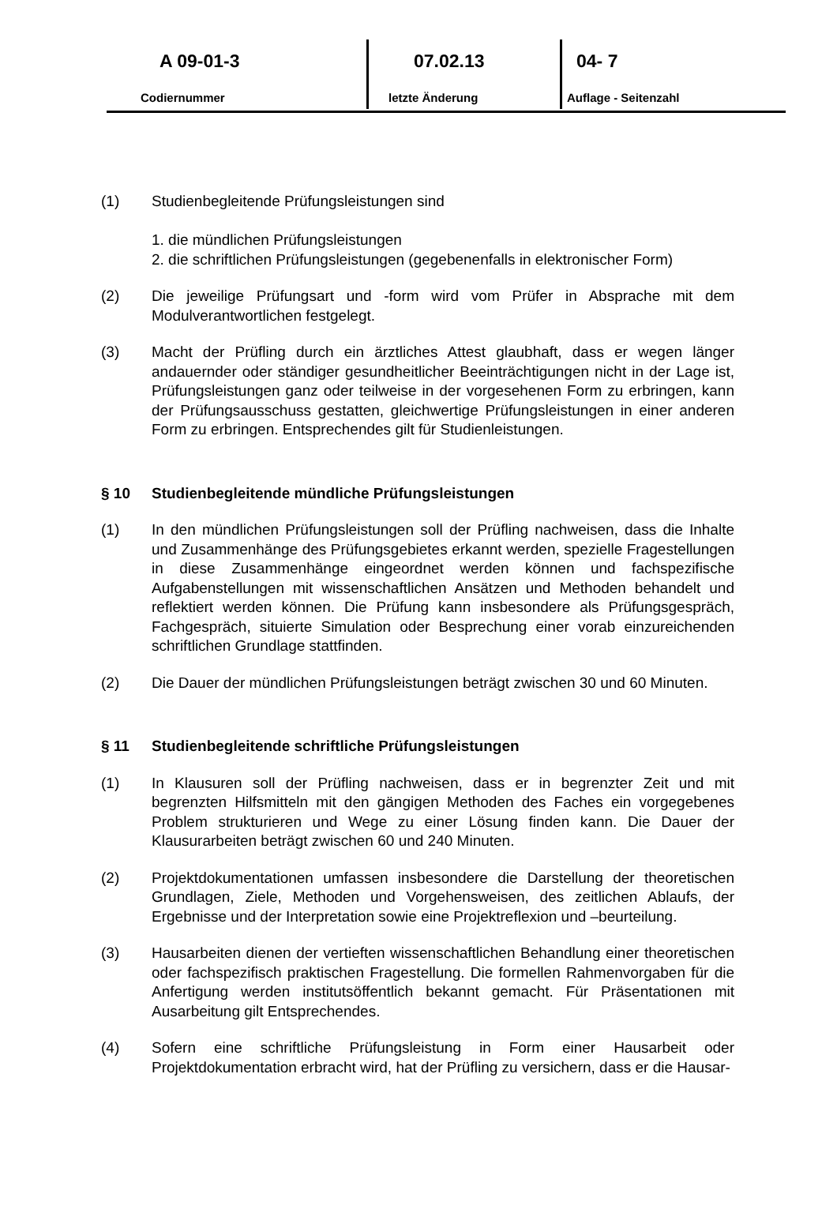A 09-01-3
Codiernummer
07.02.13
letzte Änderung
04- 7
Auflage - Seitenzahl
(1) Studienbegleitende Prüfungsleistungen sind
1. die mündlichen Prüfungsleistungen
2. die schriftlichen Prüfungsleistungen (gegebenenfalls in elektronischer Form)
(2) Die jeweilige Prüfungsart und -form wird vom Prüfer in Absprache mit dem Modulverantwortlichen festgelegt.
(3) Macht der Prüfling durch ein ärztliches Attest glaubhaft, dass er wegen länger andauernder oder ständiger gesundheitlicher Beeinträchtigungen nicht in der Lage ist, Prüfungsleistungen ganz oder teilweise in der vorgesehenen Form zu erbringen, kann der Prüfungsausschuss gestatten, gleichwertige Prüfungsleistungen in einer anderen Form zu erbringen. Entsprechendes gilt für Studienleistungen.
§ 10 Studienbegleitende mündliche Prüfungsleistungen
(1) In den mündlichen Prüfungsleistungen soll der Prüfling nachweisen, dass die Inhalte und Zusammenhänge des Prüfungsgebietes erkannt werden, spezielle Fragestellungen in diese Zusammenhänge eingeordnet werden können und fachspezifische Aufgabenstellungen mit wissenschaftlichen Ansätzen und Methoden behandelt und reflektiert werden können. Die Prüfung kann insbesondere als Prüfungsgespräch, Fachgespräch, situierte Simulation oder Besprechung einer vorab einzureichenden schriftlichen Grundlage stattfinden.
(2) Die Dauer der mündlichen Prüfungsleistungen beträgt zwischen 30 und 60 Minuten.
§ 11 Studienbegleitende schriftliche Prüfungsleistungen
(1) In Klausuren soll der Prüfling nachweisen, dass er in begrenzter Zeit und mit begrenzten Hilfsmitteln mit den gängigen Methoden des Faches ein vorgegebenes Problem strukturieren und Wege zu einer Lösung finden kann. Die Dauer der Klausurarbeiten beträgt zwischen 60 und 240 Minuten.
(2) Projektdokumentationen umfassen insbesondere die Darstellung der theoretischen Grundlagen, Ziele, Methoden und Vorgehensweisen, des zeitlichen Ablaufs, der Ergebnisse und der Interpretation sowie eine Projektreflexion und –beurteilung.
(3) Hausarbeiten dienen der vertieften wissenschaftlichen Behandlung einer theoretischen oder fachspezifisch praktischen Fragestellung. Die formellen Rahmenvorgaben für die Anfertigung werden institutsöffentlich bekannt gemacht. Für Präsentationen mit Ausarbeitung gilt Entsprechendes.
(4) Sofern eine schriftliche Prüfungsleistung in Form einer Hausarbeit oder Projektdokumentation erbracht wird, hat der Prüfling zu versichern, dass er die Hausar-